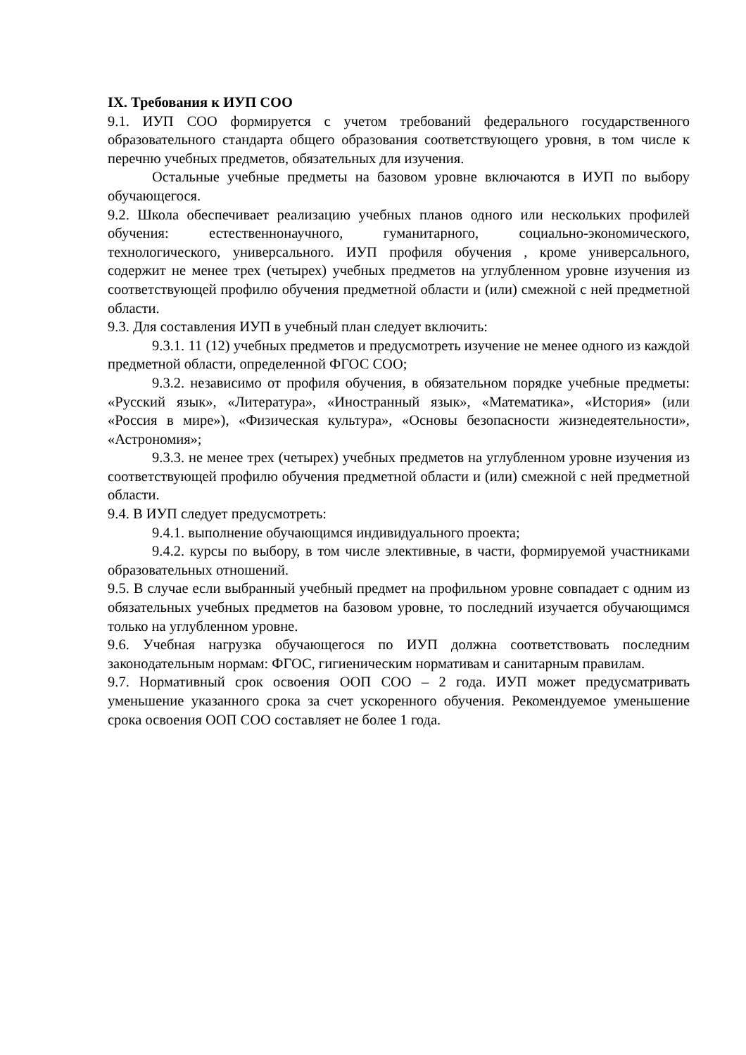IX. Требования к ИУП СОО
9.1. ИУП СОО формируется с учетом требований федерального государственного образовательного стандарта общего образования соответствующего уровня, в том числе к перечню учебных предметов, обязательных для изучения.
Остальные учебные предметы на базовом уровне включаются в ИУП по выбору обучающегося.
9.2. Школа обеспечивает реализацию учебных планов одного или нескольких профилей обучения: естественнонаучного, гуманитарного, социально-экономического, технологического, универсального. ИУП профиля обучения , кроме универсального, содержит не менее трех (четырех) учебных предметов на углубленном уровне изучения из соответствующей профилю обучения предметной области и (или) смежной с ней предметной области.
9.3. Для составления ИУП в учебный план следует включить:
9.3.1. 11 (12) учебных предметов и предусмотреть изучение не менее одного из каждой предметной области, определенной ФГОС СОО;
9.3.2. независимо от профиля обучения, в обязательном порядке учебные предметы: «Русский язык», «Литература», «Иностранный язык», «Математика», «История» (или «Россия в мире»), «Физическая культура», «Основы безопасности жизнедеятельности», «Астрономия»;
9.3.3. не менее трех (четырех) учебных предметов на углубленном уровне изучения из соответствующей профилю обучения предметной области и (или) смежной с ней предметной области.
9.4. В ИУП следует предусмотреть:
9.4.1. выполнение обучающимся индивидуального проекта;
9.4.2. курсы по выбору, в том числе элективные, в части, формируемой участниками образовательных отношений.
9.5. В случае если выбранный учебный предмет на профильном уровне совпадает с одним из обязательных учебных предметов на базовом уровне, то последний изучается обучающимся только на углубленном уровне.
9.6. Учебная нагрузка обучающегося по ИУП должна соответствовать последним законодательным нормам: ФГОС, гигиеническим нормативам и санитарным правилам.
9.7. Нормативный срок освоения ООП СОО – 2 года. ИУП может предусматривать уменьшение указанного срока за счет ускоренного обучения. Рекомендуемое уменьшение срока освоения ООП СОО составляет не более 1 года.